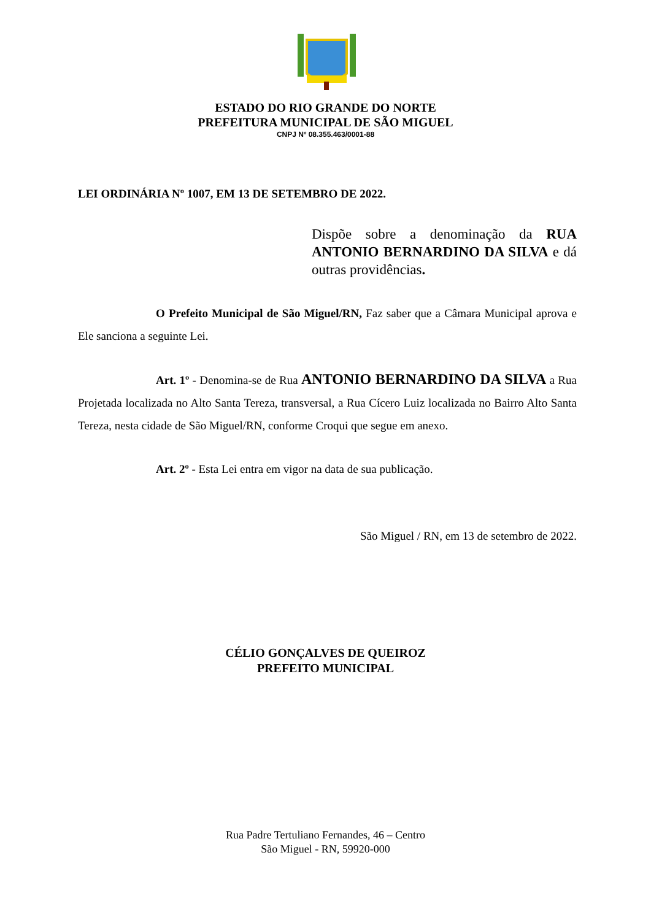ESTADO DO RIO GRANDE DO NORTE
PREFEITURA MUNICIPAL DE SÃO MIGUEL
CNPJ Nº 08.355.463/0001-88
LEI ORDINÁRIA Nº 1007, EM 13 DE SETEMBRO DE 2022.
Dispõe sobre a denominação da RUA ANTONIO BERNARDINO DA SILVA e dá outras providências.
O Prefeito Municipal de São Miguel/RN, Faz saber que a Câmara Municipal aprova e Ele sanciona a seguinte Lei.
Art. 1º - Denomina-se de Rua ANTONIO BERNARDINO DA SILVA a Rua Projetada localizada no Alto Santa Tereza, transversal, a Rua Cícero Luiz localizada no Bairro Alto Santa Tereza, nesta cidade de São Miguel/RN, conforme Croqui que segue em anexo.
Art. 2º - Esta Lei entra em vigor na data de sua publicação.
São Miguel / RN, em 13 de setembro de 2022.
CÉLIO GONÇALVES DE QUEIROZ
PREFEITO MUNICIPAL
Rua Padre Tertuliano Fernandes, 46 – Centro
São Miguel - RN, 59920-000